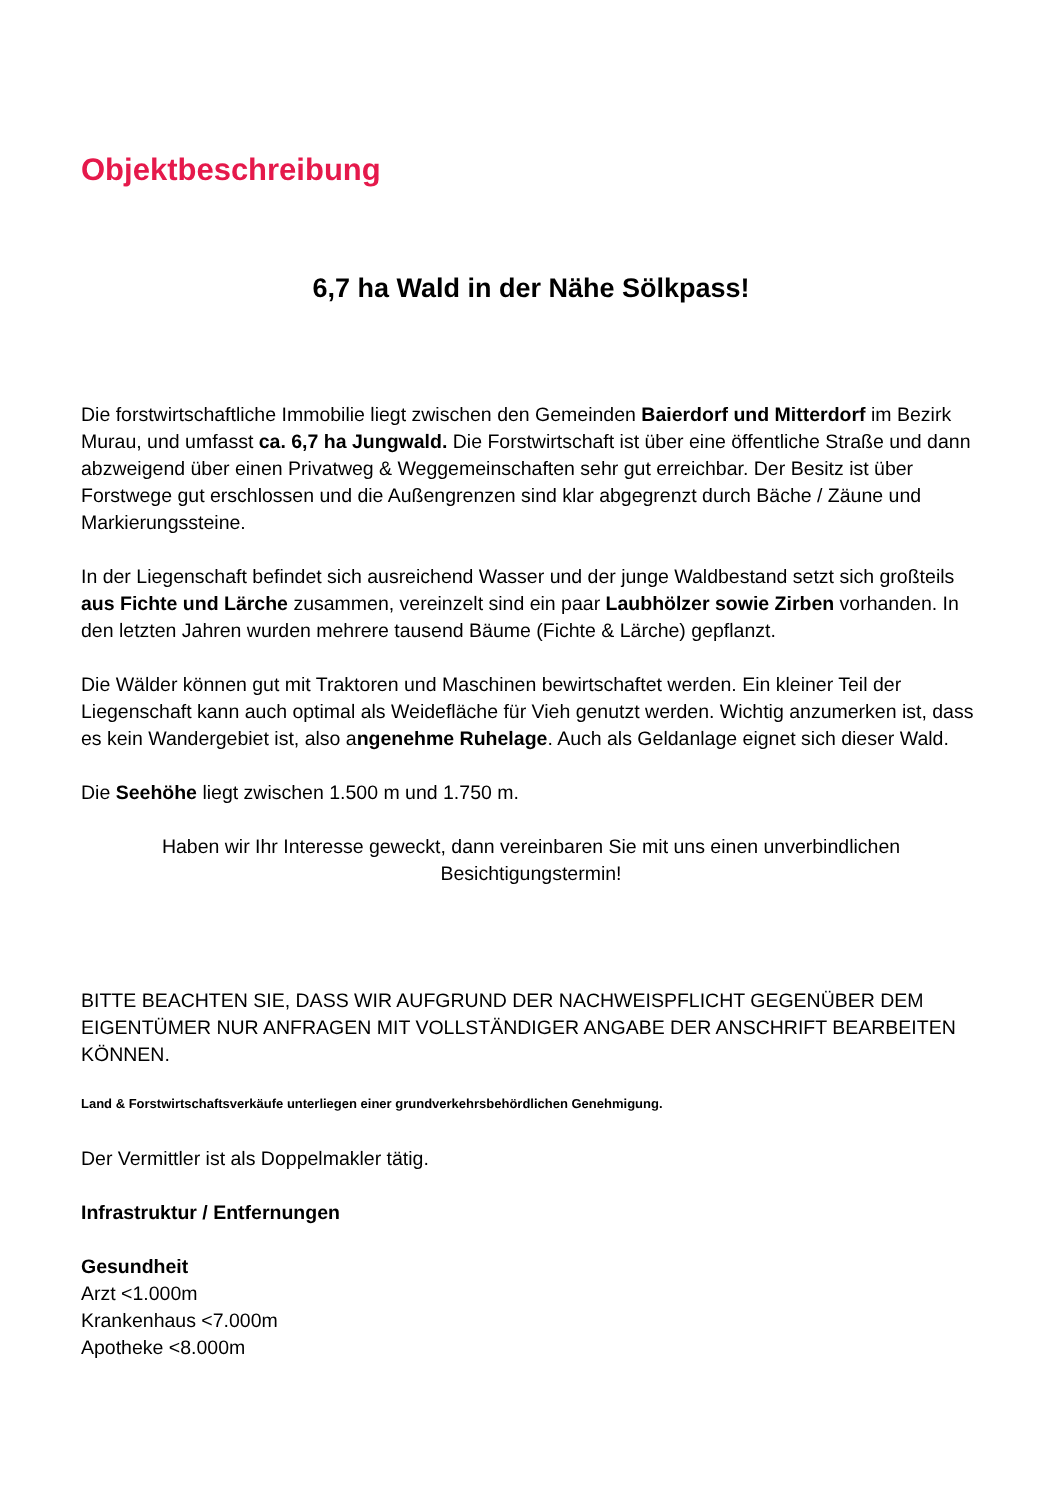Objektbeschreibung
6,7 ha Wald in der Nähe Sölkpass!
Die forstwirtschaftliche Immobilie liegt zwischen den Gemeinden Baierdorf und Mitterdorf im Bezirk Murau, und umfasst ca. 6,7 ha Jungwald. Die Forstwirtschaft ist über eine öffentliche Straße und dann abzweigend über einen Privatweg & Weggemeinschaften sehr gut erreichbar. Der Besitz ist über Forstwege gut erschlossen und die Außengrenzen sind klar abgegrenzt durch Bäche / Zäune und Markierungssteine.
In der Liegenschaft befindet sich ausreichend Wasser und der junge Waldbestand setzt sich großteils aus Fichte und Lärche zusammen, vereinzelt sind ein paar Laubhölzer sowie Zirben vorhanden. In den letzten Jahren wurden mehrere tausend Bäume (Fichte & Lärche) gepflanzt.
Die Wälder können gut mit Traktoren und Maschinen bewirtschaftet werden. Ein kleiner Teil der Liegenschaft kann auch optimal als Weidefläche für Vieh genutzt werden. Wichtig anzumerken ist, dass es kein Wandergebiet ist, also angenehme Ruhelage. Auch als Geldanlage eignet sich dieser Wald.
Die Seehöhe liegt zwischen 1.500 m und 1.750 m.
Haben wir Ihr Interesse geweckt, dann vereinbaren Sie mit uns einen unverbindlichen Besichtigungstermin!
BITTE BEACHTEN SIE, DASS WIR AUFGRUND DER NACHWEISPFLICHT GEGENÜBER DEM EIGENTÜMER NUR ANFRAGEN MIT VOLLSTÄNDIGER ANGABE DER ANSCHRIFT BEARBEITEN KÖNNEN.
Land & Forstwirtschaftsverkäufe unterliegen einer grundverkehrsbehördlichen Genehmigung.
Der Vermittler ist als Doppelmakler tätig.
Infrastruktur / Entfernungen
Gesundheit
Arzt <1.000m
Krankenhaus <7.000m
Apotheke <8.000m